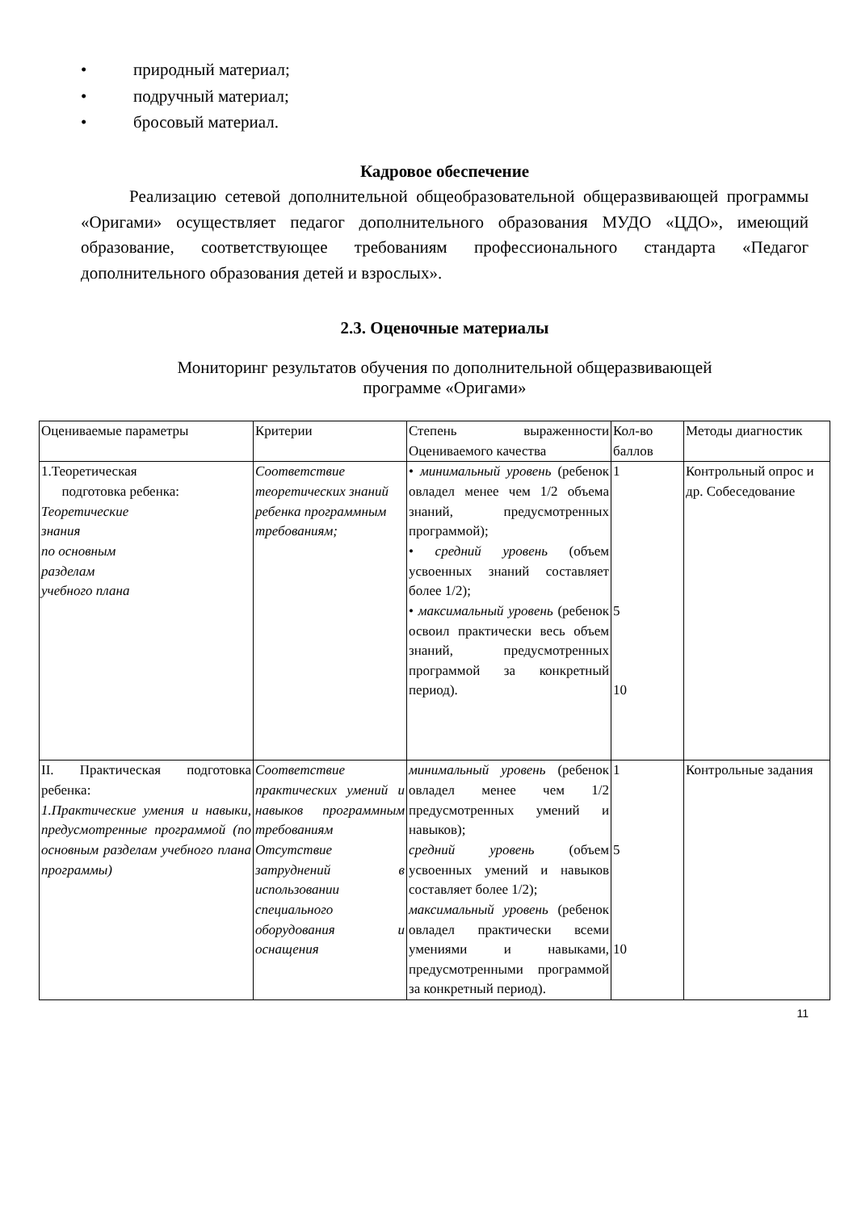• природный материал;
• подручный материал;
• бросовый материал.
Кадровое обеспечение
Реализацию сетевой дополнительной общеобразовательной общеразвивающей программы «Оригами» осуществляет педагог дополнительного образования МУДО «ЦДО», имеющий образование, соответствующее требованиям профессионального стандарта «Педагог дополнительного образования детей и взрослых».
2.3. Оценочные материалы
Мониторинг результатов обучения по дополнительной общеразвивающей
программе «Оригами»
| Оцениваемые параметры | Критерии | Степень выраженности Оцениваемого качества | Кол-во баллов | Методы диагностик |
| 1.Теоретическая подготовка ребенка: Теоретические знания по основным разделам учебного плана | Соответствие теоретических знаний ребенка программным требованиям; | • минимальный уровень (ребенок овладел менее чем 1/2 объема знаний, предусмотренных программой); • средний уровень (объем усвоенных знаний составляет более 1/2); • максимальный уровень (ребенок освоил практически весь объем знаний, предусмотренных программой за конкретный период). | 1 5 10 | Контрольный опрос и др. Собеседование |
| II. Практическая подготовка ребенка: 1.Практические умения и навыки, предусмотренные программой (по основным разделам учебного плана программы) | Соответствие практических умений и навыков программным требованиям Отсутствие затруднений в использовании специального оборудования и оснащения | минимальный уровень (ребенок овладел менее чем 1/2 предусмотренных умений и навыков); средний уровень (объем усвоенных умений и навыков составляет более 1/2); максимальный уровень (ребенок овладел практически всеми умениями и навыками, предусмотренными программой за конкретный период). | 1 5 10 | Контрольные задания |
11